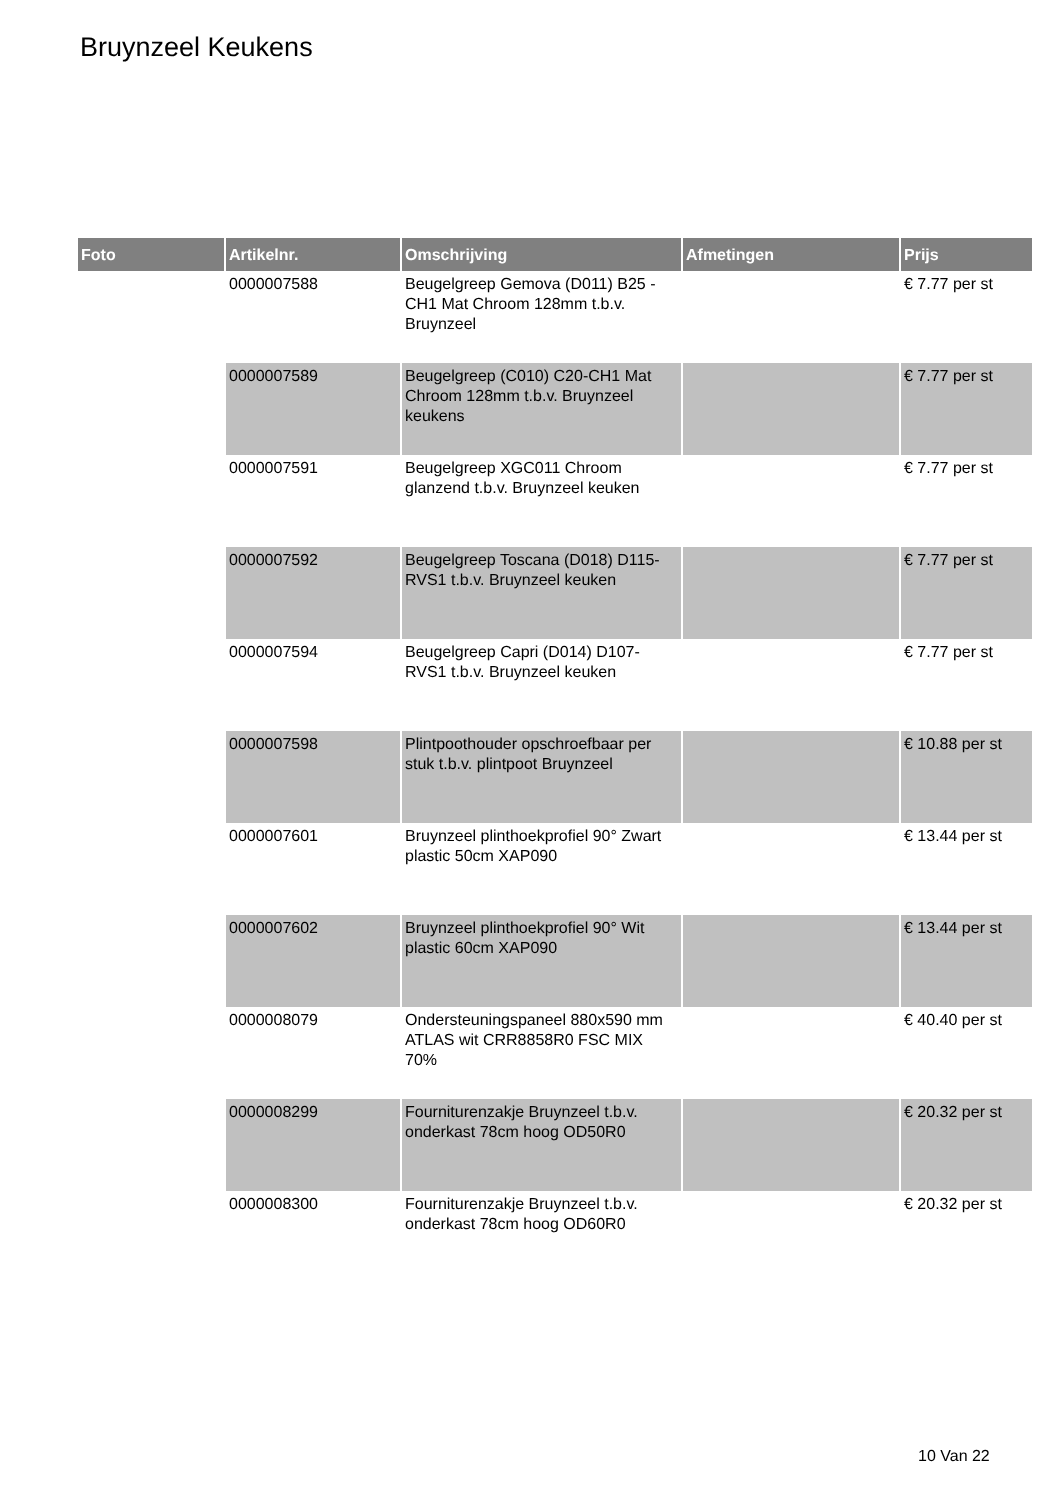Bruynzeel Keukens
| Foto | Artikelnr. | Omschrijving | Afmetingen | Prijs |
| --- | --- | --- | --- | --- |
| | 0000007588 | Beugelgreep Gemova (D011) B25 -CH1 Mat Chroom 128mm t.b.v. Bruynzeel | | € 7.77 per st |
| | 0000007589 | Beugelgreep (C010) C20-CH1 Mat Chroom 128mm t.b.v. Bruynzeel keukens | | € 7.77 per st |
| | 0000007591 | Beugelgreep XGC011 Chroom glanzend t.b.v. Bruynzeel keuken | | € 7.77 per st |
| | 0000007592 | Beugelgreep Toscana (D018) D115-RVS1 t.b.v. Bruynzeel keuken | | € 7.77 per st |
| | 0000007594 | Beugelgreep Capri (D014) D107-RVS1 t.b.v. Bruynzeel keuken | | € 7.77 per st |
| | 0000007598 | Plintpoothouder opschroefbaar per stuk t.b.v. plintpoot Bruynzeel | | € 10.88 per st |
| | 0000007601 | Bruynzeel plinthoekprofiel 90° Zwart plastic 50cm XAP090 | | € 13.44 per st |
| | 0000007602 | Bruynzeel plinthoekprofiel 90° Wit plastic 60cm XAP090 | | € 13.44 per st |
| | 0000008079 | Ondersteuningspaneel 880x590 mm ATLAS wit CRR8858R0 FSC MIX 70% | | € 40.40 per st |
| | 0000008299 | Fourniturenzakje Bruynzeel t.b.v. onderkast 78cm hoog OD50R0 | | € 20.32 per st |
| | 0000008300 | Fourniturenzakje Bruynzeel t.b.v. onderkast 78cm hoog OD60R0 | | € 20.32 per st |
10 Van 22